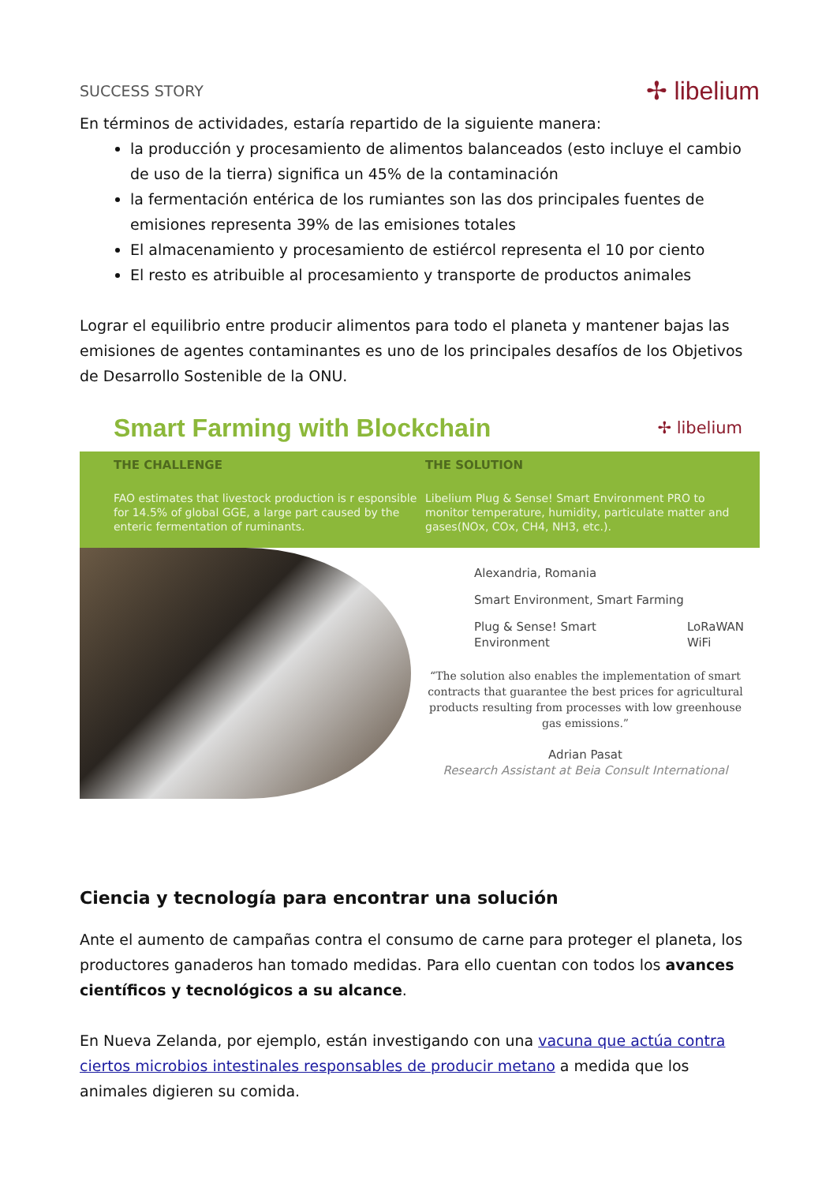SUCCESS STORY ✢ libelium
En términos de actividades, estaría repartido de la siguiente manera:
la producción y procesamiento de alimentos balanceados (esto incluye el cambio de uso de la tierra) significa un 45% de la contaminación
la fermentación entérica de los rumiantes son las dos principales fuentes de emisiones representa 39% de las emisiones totales
El almacenamiento y procesamiento de estiércol representa el 10 por ciento
El resto es atribuible al procesamiento y transporte de productos animales
Lograr el equilibrio entre producir alimentos para todo el planeta y mantener bajas las emisiones de agentes contaminantes es uno de los principales desafíos de los Objetivos de Desarrollo Sostenible de la ONU.
Smart Farming with Blockchain
✢ libelium
THE CHALLENGE
FAO estimates that livestock production is r esponsible for 14.5% of global GGE, a large part caused by the enteric fermentation of ruminants.
THE SOLUTION
Libelium Plug & Sense! Smart Environment PRO to monitor temperature, humidity, particulate matter and gases(NOx, COx, CH4, NH3, etc.).
Alexandria, Romania
Smart Environment, Smart Farming
Plug & Sense! Smart
Environment LoRaWAN
WiFi
“The solution also enables the implementation of smart contracts that guarantee the best prices for agricultural products resulting from processes with low greenhouse gas emissions.”
Adrian Pasat
Research Assistant at Beia Consult International
Ciencia y tecnología para encontrar una solución
Ante el aumento de campañas contra el consumo de carne para proteger el planeta, los productores ganaderos han tomado medidas. Para ello cuentan con todos los avances científicos y tecnológicos a su alcance.
En Nueva Zelanda, por ejemplo, están investigando con una vacuna que actúa contra ciertos microbios intestinales responsables de producir metano a medida que los animales digieren su comida.